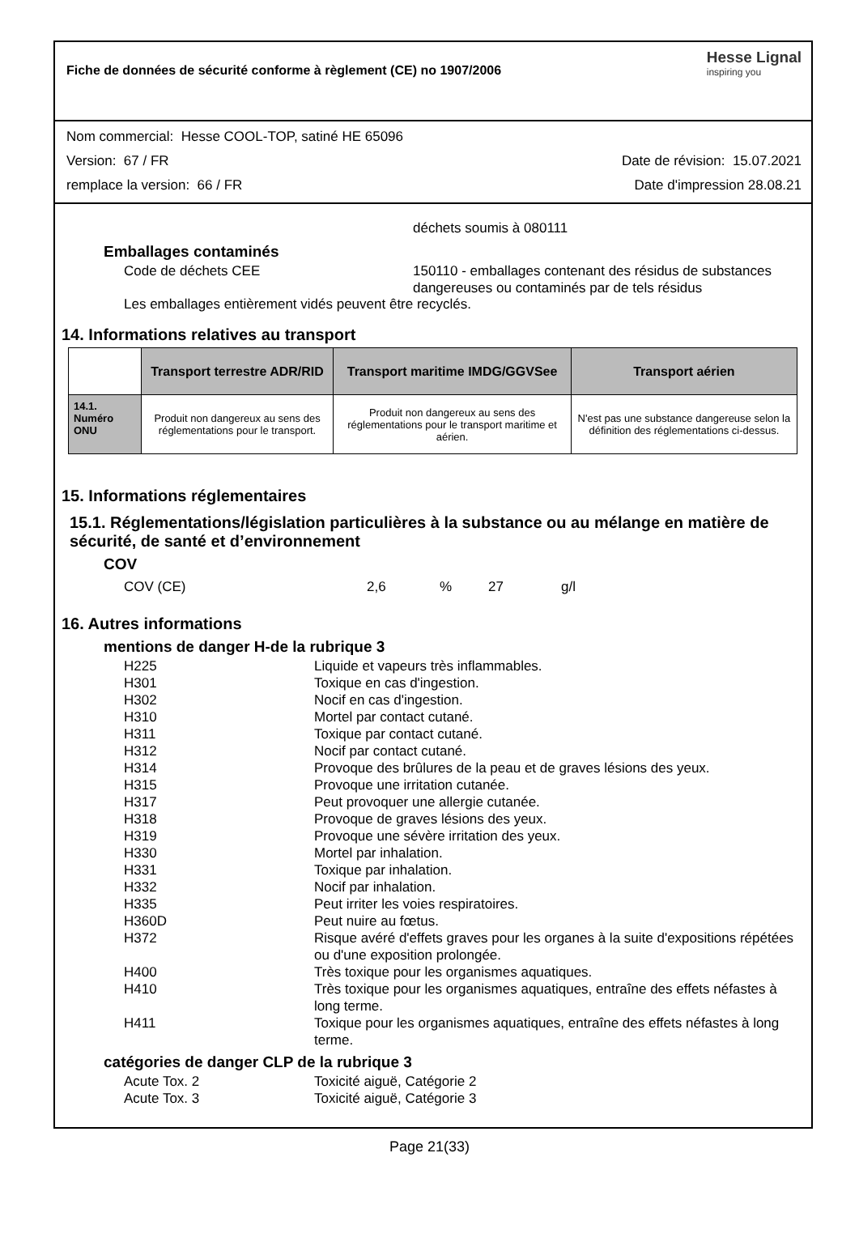Fiche de données de sécurité conforme à règlement (CE) no 1907/2006
Hesse Lignal
inspiring you
Nom commercial: Hesse COOL-TOP, satiné HE 65096
Version: 67 / FR Date de révision: 15.07.2021
remplace la version: 66 / FR Date d'impression 28.08.21
déchets soumis à 080111
Emballages contaminés
Code de déchets CEE 150110 - emballages contenant des résidus de substances dangereuses ou contaminés par de tels résidus
Les emballages entièrement vidés peuvent être recyclés.
14. Informations relatives au transport
| | Transport terrestre ADR/RID | Transport maritime IMDG/GGVSee | Transport aérien |
| --- | --- | --- | --- |
| 14.1. Numéro ONU | Produit non dangereux au sens des réglementations pour le transport. | Produit non dangereux au sens des réglementations pour le transport maritime et aérien. | N'est pas une substance dangereuse selon la définition des réglementations ci-dessus. |
15. Informations réglementaires
15.1. Réglementations/législation particulières à la substance ou au mélange en matière de sécurité, de santé et d’environnement
COV
COV (CE) 2,6% 27 g/l
16. Autres informations
mentions de danger H-de la rubrique 3
H225 Liquide et vapeurs très inflammables.
H301 Toxique en cas d'ingestion.
H302 Nocif en cas d'ingestion.
H310 Mortel par contact cutané.
H311 Toxique par contact cutané.
H312 Nocif par contact cutané.
H314 Provoque des brûlures de la peau et de graves lésions des yeux.
H315 Provoque une irritation cutanée.
H317 Peut provoquer une allergie cutanée.
H318 Provoque de graves lésions des yeux.
H319 Provoque une sévère irritation des yeux.
H330 Mortel par inhalation.
H331 Toxique par inhalation.
H332 Nocif par inhalation.
H335 Peut irriter les voies respiratoires.
H360D Peut nuire au fœtus.
H372 Risque avéré d'effets graves pour les organes à la suite d'expositions répétées ou d'une exposition prolongée.
H400 Très toxique pour les organismes aquatiques.
H410 Très toxique pour les organismes aquatiques, entraîne des effets néfastes à long terme.
H411 Toxique pour les organismes aquatiques, entraîne des effets néfastes à long terme.
catégories de danger CLP de la rubrique 3
Acute Tox. 2 Toxicité aiguë, Catégorie 2
Acute Tox. 3 Toxicité aiguë, Catégorie 3
Page 21(33)